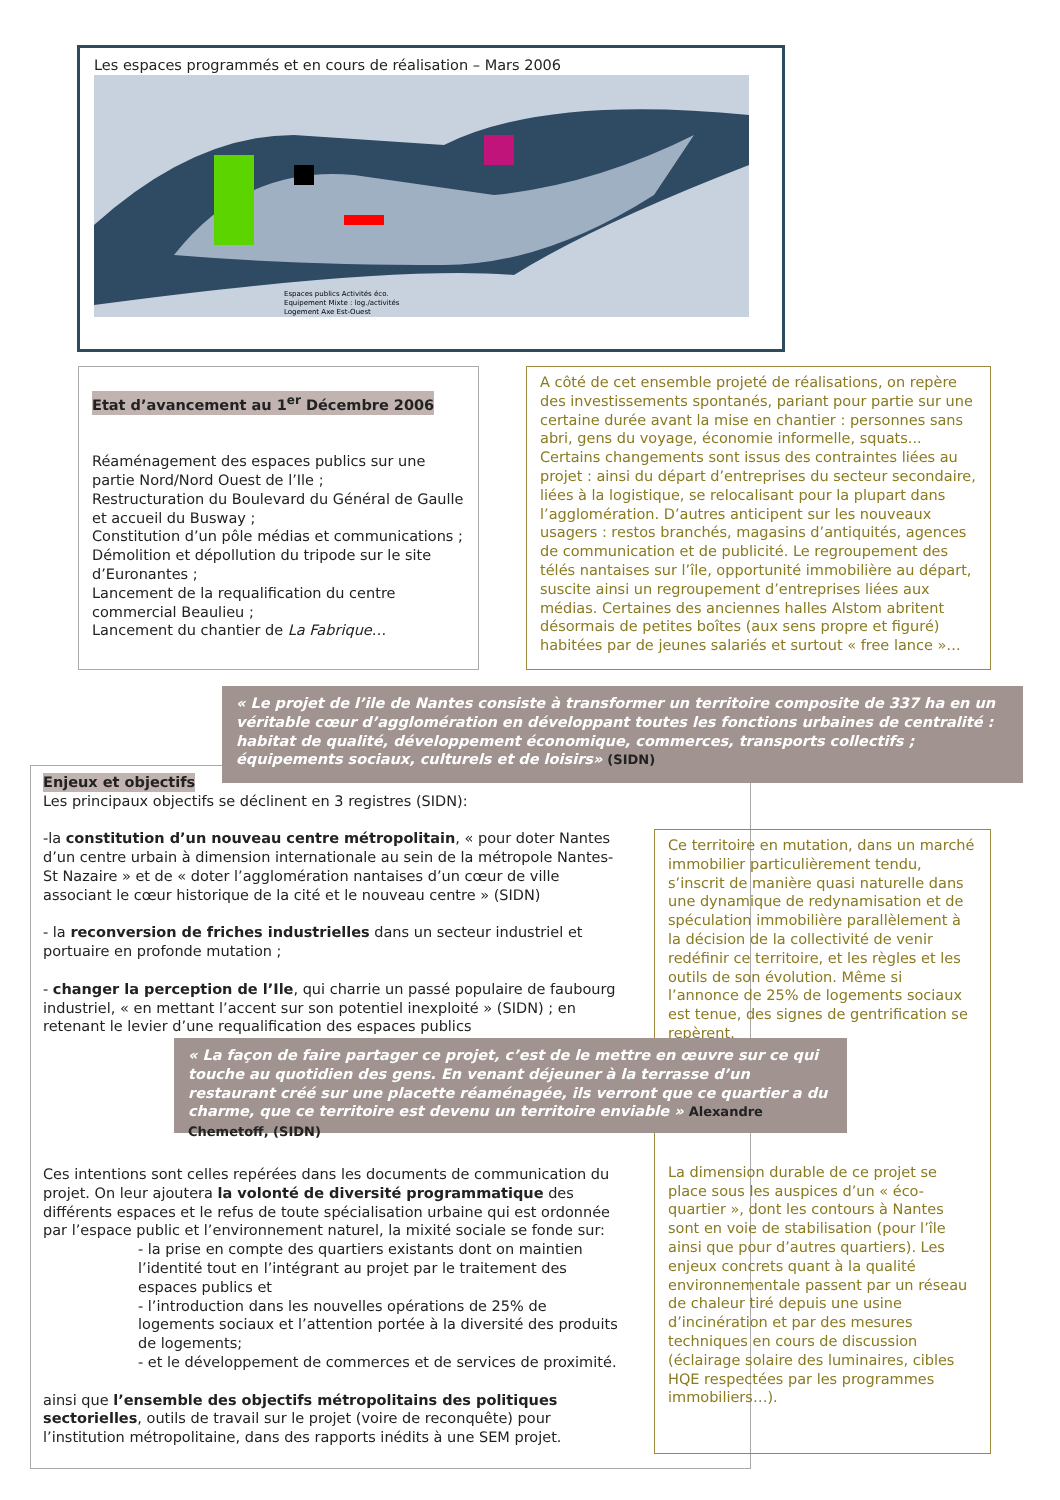Les espaces programmés et en cours de réalisation – Mars 2006
Espaces publics Activités éco.
Equipement Mixte : log./activités
Logement Axe Est-Ouest
Etat d’avancement au 1<sup>er</sup> Décembre 2006
Réaménagement des espaces publics sur une partie Nord/Nord Ouest de l’Ile ;
Restructuration du Boulevard du Général de Gaulle et accueil du Busway ;
Constitution d’un pôle médias et communications ;
Démolition et dépollution du tripode sur le site d’Euronantes ;
Lancement de la requalification du centre commercial Beaulieu ;
Lancement du chantier de La Fabrique…
A côté de cet ensemble projeté de réalisations, on repère des investissements spontanés, pariant pour partie sur une certaine durée avant la mise en chantier : personnes sans abri, gens du voyage, économie informelle, squats... Certains changements sont issus des contraintes liées au projet : ainsi du départ d’entreprises du secteur secondaire, liées à la logistique, se relocalisant pour la plupart dans l’agglomération. D’autres anticipent sur les nouveaux usagers : restos branchés, magasins d’antiquités, agences de communication et de publicité. Le regroupement des télés nantaises sur l’île, opportunité immobilière au départ, suscite ainsi un regroupement d’entreprises liées aux médias. Certaines des anciennes halles Alstom abritent désormais de petites boîtes (aux sens propre et figuré) habitées par de jeunes salariés et surtout « free lance »…
« Le projet de l’ile de Nantes consiste à transformer un territoire composite de 337 ha en un véritable cœur d’agglomération en développant toutes les fonctions urbaines de centralité : habitat de qualité, développement économique, commerces, transports collectifs ; équipements sociaux, culturels et de loisirs» (SIDN)
Enjeux et objectifs
Les principaux objectifs se déclinent en 3 registres (SIDN):
-la constitution d’un nouveau centre métropolitain, « pour doter Nantes d’un centre urbain à dimension internationale au sein de la métropole Nantes-St Nazaire » et de « doter l’agglomération nantaises d’un cœur de ville associant le cœur historique de la cité et le nouveau centre » (SIDN)
- la reconversion de friches industrielles dans un secteur industriel et portuaire en profonde mutation ;
- changer la perception de l’Ile, qui charrie un passé populaire de faubourg industriel, « en mettant l’accent sur son potentiel inexploité » (SIDN) ; en retenant le levier d’une requalification des espaces publics
Ce territoire en mutation, dans un marché immobilier particulièrement tendu, s’inscrit de manière quasi naturelle dans une dynamique de redynamisation et de spéculation immobilière parallèlement à la décision de la collectivité de venir redéfinir ce territoire, et les règles et les outils de son évolution. Même si l’annonce de 25% de logements sociaux est tenue, des signes de gentrification se repèrent.
La dimension durable de ce projet se place sous les auspices d’un « éco-quartier », dont les contours à Nantes sont en voie de stabilisation (pour l’île ainsi que pour d’autres quartiers). Les enjeux concrets quant à la qualité environnementale passent par un réseau de chaleur tiré depuis une usine d’incinération et par des mesures techniques en cours de discussion (éclairage solaire des luminaires, cibles HQE respectées par les programmes immobiliers…).
« La façon de faire partager ce projet, c’est de le mettre en œuvre sur ce qui touche au quotidien des gens. En venant déjeuner à la terrasse d’un restaurant créé sur une placette réaménagée, ils verront que ce quartier a du charme, que ce territoire est devenu un territoire enviable » Alexandre Chemetoff, (SIDN)
Ces intentions sont celles repérées dans les documents de communication du projet. On leur ajoutera la volonté de diversité programmatique des différents espaces et le refus de toute spécialisation urbaine qui est ordonnée par l’espace public et l’environnement naturel, la mixité sociale se fonde sur:
- la prise en compte des quartiers existants dont on maintien l’identité tout en l’intégrant au projet par le traitement des espaces publics et
- l’introduction dans les nouvelles opérations de 25% de logements sociaux et l’attention portée à la diversité des produits de logements;
- et le développement de commerces et de services de proximité.
ainsi que l’ensemble des objectifs métropolitains des politiques sectorielles, outils de travail sur le projet (voire de reconquête) pour l’institution métropolitaine, dans des rapports inédits à une SEM projet.